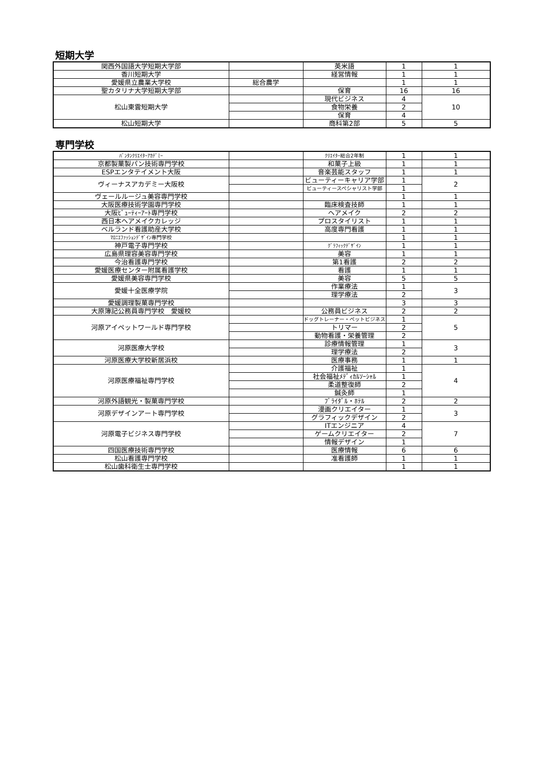短期大学
| 関西外国語大学短期大学部 | | 英米語 | 1 | 1 |
| 香川短期大学 | | 経営情報 | 1 | 1 |
| 愛媛県立農業大学校 | 総合農学 | | 1 | 1 |
| 聖カタリナ大学短期大学部 | | 保育 | 16 | 16 |
| 松山東雲短期大学 | | 現代ビジネス | 4 | 10 |
| | | 食物栄養 | 2 | |
| | | 保育 | 4 | |
| 松山短期大学 | | 商科第2部 | 5 | 5 |
専門学校
| ﾊﾞﾝﾀﾝｸﾘｴｲﾀｰｱｶﾃﾞﾐｰ | | ｸﾘｴｲﾀｰ総合2年制 | 1 | 1 |
| 京都製菓製パン技術専門学校 | | 和菓子上級 | 1 | 1 |
| ESPエンタテイメント大阪 | | 音楽芸能スタッフ | 1 | 1 |
| ヴィーナスアカデミー大阪校 | | ビューティーキャリア学部 | 1 | 2 |
| | | ビューティースペシャリスト学部 | 1 | |
| ヴェールルージュ美容専門学校 | | | 1 | 1 |
| 大阪医療技術学園専門学校 | | 臨床検査技師 | 1 | 1 |
| 大阪ﾋﾞｭｰﾃｨｰｱｰﾄ専門学校 | | ヘアメイク | 2 | 2 |
| 西日本ヘアメイクカレッジ | | プロスタイリスト | 1 | 1 |
| ベルランド看護助産大学校 | | 高度専門看護 | 1 | 1 |
| ﾏﾛﾆｴﾌｧｯｼｮﾝﾃﾞｻﾞｲﾝ専門学校 | | | 1 | 1 |
| 神戸電子専門学校 | | ｸﾞﾗﾌｨｯｸﾃﾞｻﾞｲﾝ | 1 | 1 |
| 広島県理容美容専門学校 | | 美容 | 1 | 1 |
| 今治看護専門学校 | | 第1看護 | 2 | 2 |
| 愛媛医療センター附属看護学校 | | 看護 | 1 | 1 |
| 愛媛県美容専門学校 | | 美容 | 5 | 5 |
| 愛媛十全医療学院 | | 作業療法 | 1 | 3 |
| | | 理学療法 | 2 | |
| 愛媛調理製菓専門学校 | | | 3 | 3 |
| 大原簿記公務員専門学校 愛媛校 | | 公務員ビジネス | 2 | 2 |
| 河原アイペットワールド専門学校 | | ドッグトレーナー・ペットビジネス | 1 | 5 |
| | | トリマー | 2 | |
| | | 動物看護・栄養管理 | 2 | |
| 河原医療大学校 | | 診療情報管理 | 1 | 3 |
| | | 理学療法 | 2 | |
| 河原医療大学校新居浜校 | | 医療事務 | 1 | 1 |
| 河原医療福祉専門学校 | | 介護福祉 | 1 | 4 |
| | | 社会福祉ﾒﾃﾞｨｶﾙｿｰｼｬﾙ | 1 | |
| | | 柔道整復師 | 2 | |
| | | 鍼灸師 | 1 | |
| 河原外語観光・製菓専門学校 | | ﾌﾞﾗｲﾀﾞﾙ・ﾎﾃﾙ | 2 | 2 |
| 河原デザインアート専門学校 | | 漫画クリエイター | 1 | 3 |
| | | グラフィックデザイン | 2 | |
| 河原電子ビジネス専門学校 | | ITエンジニア | 4 | 7 |
| | | ゲームクリエイター | 2 | |
| | | 情報デザイン | 1 | |
| 四国医療技術専門学校 | | 医療情報 | 6 | 6 |
| 松山看護専門学校 | | 准看護師 | 1 | 1 |
| 松山歯科衛生士専門学校 | | | 1 | 1 |